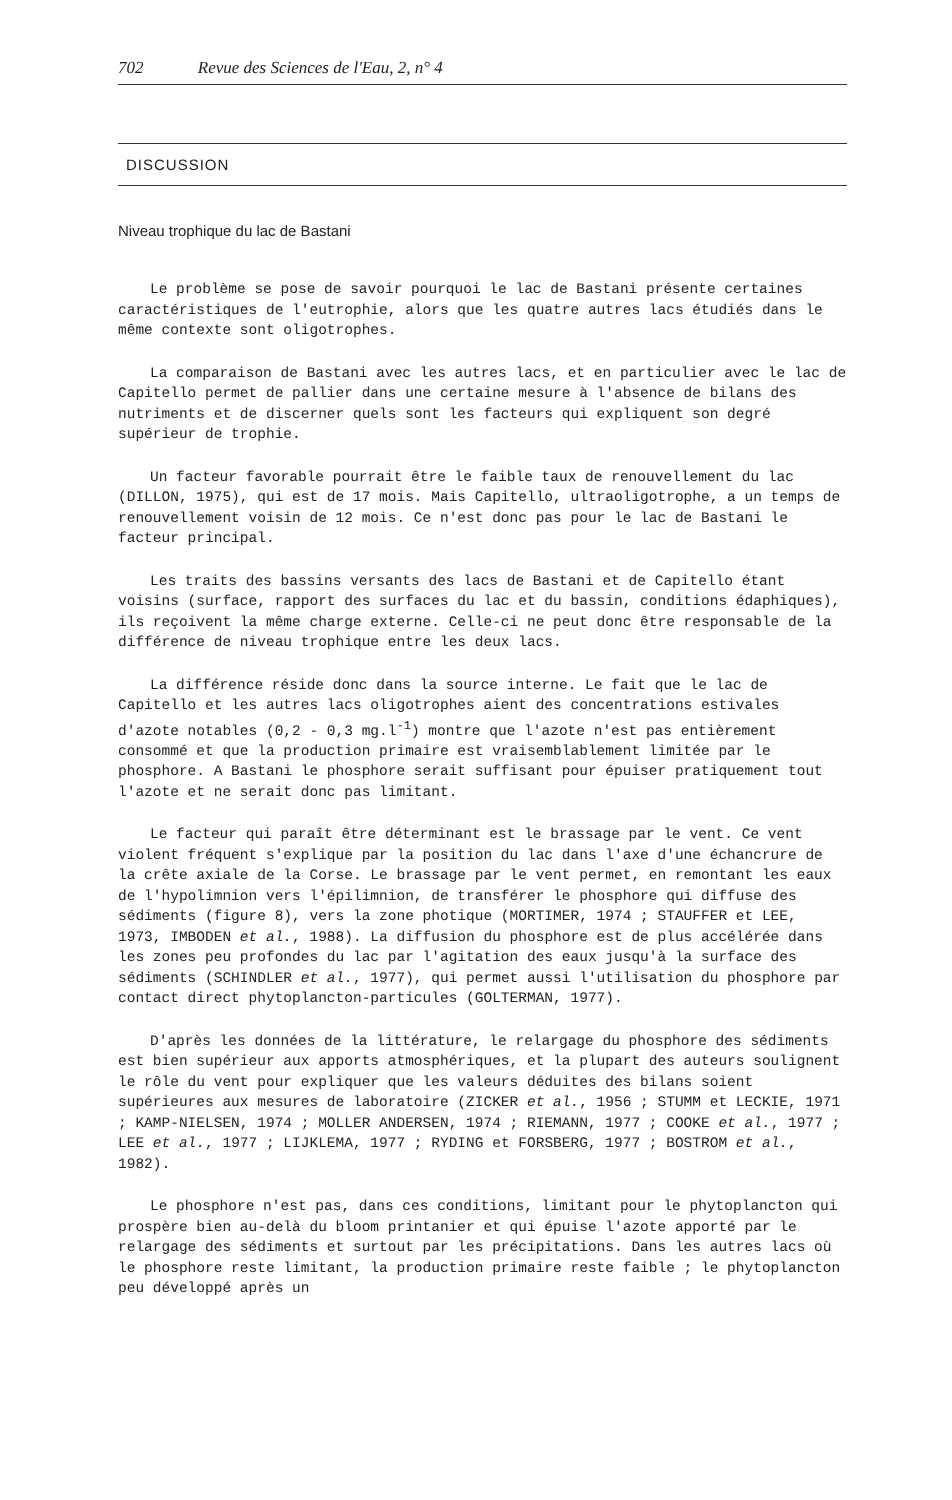702 Revue des Sciences de l'Eau, 2, n° 4
DISCUSSION
Niveau trophique du lac de Bastani
Le problème se pose de savoir pourquoi le lac de Bastani présente certaines caractéristiques de l'eutrophie, alors que les quatre autres lacs étudiés dans le même contexte sont oligotrophes.
La comparaison de Bastani avec les autres lacs, et en particulier avec le lac de Capitello permet de pallier dans une certaine mesure à l'absence de bilans des nutriments et de discerner quels sont les facteurs qui expliquent son degré supérieur de trophie.
Un facteur favorable pourrait être le faible taux de renouvellement du lac (DILLON, 1975), qui est de 17 mois. Mais Capitello, ultraoligotrophe, a un temps de renouvellement voisin de 12 mois. Ce n'est donc pas pour le lac de Bastani le facteur principal.
Les traits des bassins versants des lacs de Bastani et de Capitello étant voisins (surface, rapport des surfaces du lac et du bassin, conditions édaphiques), ils reçoivent la même charge externe. Celle-ci ne peut donc être responsable de la différence de niveau trophique entre les deux lacs.
La différence réside donc dans la source interne. Le fait que le lac de Capitello et les autres lacs oligotrophes aient des concentrations estivales d'azote notables (0,2 - 0,3 mg.l<sup>-1</sup>) montre que l'azote n'est pas entièrement consommé et que la production primaire est vraisemblablement limitée par le phosphore. A Bastani le phosphore serait suffisant pour épuiser pratiquement tout l'azote et ne serait donc pas limitant.
Le facteur qui paraît être déterminant est le brassage par le vent. Ce vent violent fréquent s'explique par la position du lac dans l'axe d'une échancrure de la crête axiale de la Corse. Le brassage par le vent permet, en remontant les eaux de l'hypolimnion vers l'épilimnion, de transférer le phosphore qui diffuse des sédiments (figure 8), vers la zone photique (MORTIMER, 1974 ; STAUFFER et LEE, 1973, IMBODEN et al., 1988). La diffusion du phosphore est de plus accélérée dans les zones peu profondes du lac par l'agitation des eaux jusqu'à la surface des sédiments (SCHINDLER et al., 1977), qui permet aussi l'utilisation du phosphore par contact direct phytoplancton-particules (GOLTERMAN, 1977).
D'après les données de la littérature, le relargage du phosphore des sédiments est bien supérieur aux apports atmosphériques, et la plupart des auteurs soulignent le rôle du vent pour expliquer que les valeurs déduites des bilans soient supérieures aux mesures de laboratoire (ZICKER et al., 1956 ; STUMM et LECKIE, 1971 ; KAMP-NIELSEN, 1974 ; MOLLER ANDERSEN, 1974 ; RIEMANN, 1977 ; COOKE et al., 1977 ; LEE et al., 1977 ; LIJKLEMA, 1977 ; RYDING et FORSBERG, 1977 ; BOSTROM et al., 1982).
Le phosphore n'est pas, dans ces conditions, limitant pour le phytoplancton qui prospère bien au-delà du bloom printanier et qui épuise l'azote apporté par le relargage des sédiments et surtout par les précipitations. Dans les autres lacs où le phosphore reste limitant, la production primaire reste faible ; le phytoplancton peu développé après un